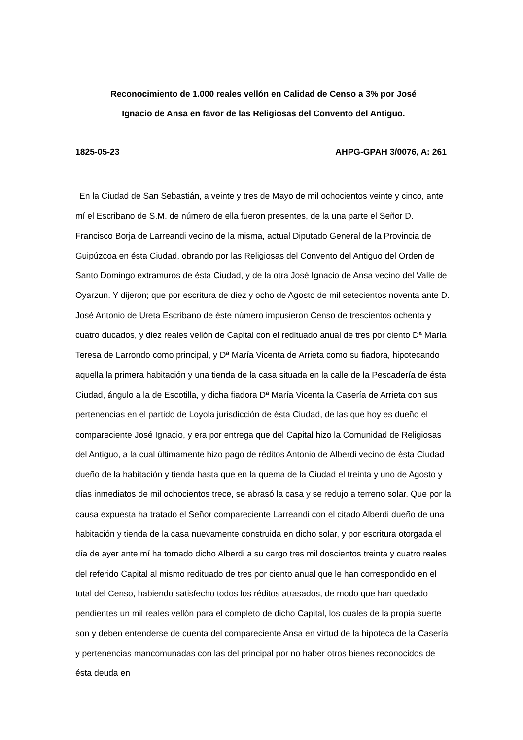Reconocimiento de 1.000 reales vellón en Calidad de Censo a 3% por José
Ignacio de Ansa en favor de las Religiosas del Convento del Antiguo.
1825-05-23 AHPG-GPAH 3/0076, A: 261
En la Ciudad de San Sebastián, a veinte y tres de Mayo de mil ochocientos veinte y cinco, ante mí el Escribano de S.M. de número de ella fueron presentes, de la una parte el Señor D. Francisco Borja de Larreandi vecino de la misma, actual Diputado General de la Provincia de Guipúzcoa en ésta Ciudad, obrando por las Religiosas del Convento del Antiguo del Orden de Santo Domingo extramuros de ésta Ciudad, y de la otra José Ignacio de Ansa vecino del Valle de Oyarzun. Y dijeron; que por escritura de diez y ocho de Agosto de mil setecientos noventa ante D. José Antonio de Ureta Escribano de éste número impusieron Censo de trescientos ochenta y cuatro ducados, y diez reales vellón de Capital con el redituado anual de tres por ciento Dª María Teresa de Larrondo como principal, y Dª María Vicenta de Arrieta como su fiadora, hipotecando aquella la primera habitación y una tienda de la casa situada en la calle de la Pescadería de ésta Ciudad, ángulo a la de Escotilla, y dicha fiadora Dª María Vicenta la Casería de Arrieta con sus pertenencias en el partido de Loyola jurisdicción de ésta Ciudad, de las que hoy es dueño el compareciente José Ignacio, y era por entrega que del Capital hizo la Comunidad de Religiosas del Antiguo, a la cual últimamente hizo pago de réditos Antonio de Alberdi vecino de ésta Ciudad dueño de la habitación y tienda hasta que en la quema de la Ciudad el treinta y uno de Agosto y días inmediatos de mil ochocientos trece, se abrasó la casa y se redujo a terreno solar. Que por la causa expuesta ha tratado el Señor compareciente Larreandi con el citado Alberdi dueño de una habitación y tienda de la casa nuevamente construida en dicho solar, y por escritura otorgada el día de ayer ante mí ha tomado dicho Alberdi a su cargo tres mil doscientos treinta y cuatro reales del referido Capital al mismo redituado de tres por ciento anual que le han correspondido en el total del Censo, habiendo satisfecho todos los réditos atrasados, de modo que han quedado pendientes un mil reales vellón para el completo de dicho Capital, los cuales de la propia suerte son y deben entenderse de cuenta del compareciente Ansa en virtud de la hipoteca de la Casería y pertenencias mancomunadas con las del principal por no haber otros bienes reconocidos de ésta deuda en